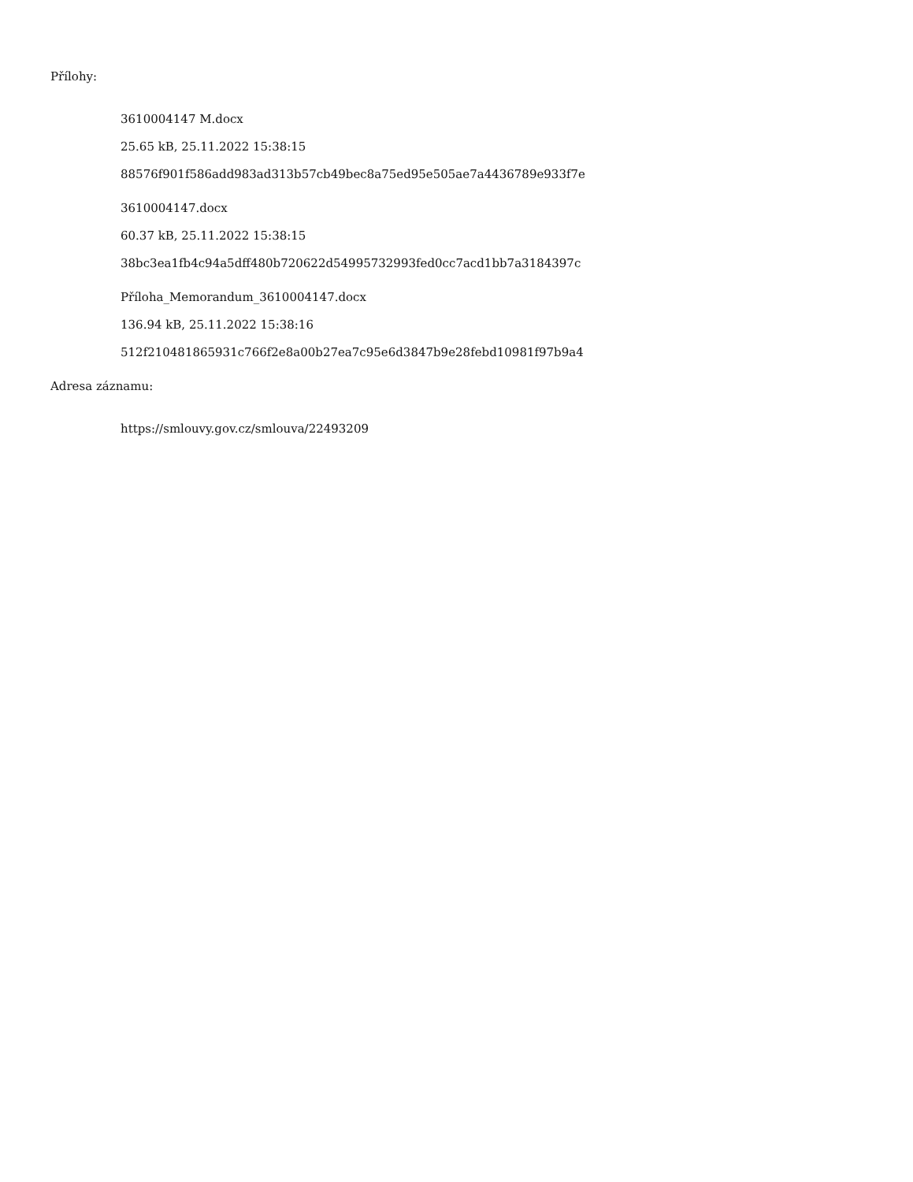Přílohy:
3610004147 M.docx
25.65 kB, 25.11.2022 15:38:15
88576f901f586add983ad313b57cb49bec8a75ed95e505ae7a4436789e933f7e
3610004147.docx
60.37 kB, 25.11.2022 15:38:15
38bc3ea1fb4c94a5dff480b720622d54995732993fed0cc7acd1bb7a3184397c
Příloha_Memorandum_3610004147.docx
136.94 kB, 25.11.2022 15:38:16
512f210481865931c766f2e8a00b27ea7c95e6d3847b9e28febd10981f97b9a4
Adresa záznamu:
https://smlouvy.gov.cz/smlouva/22493209